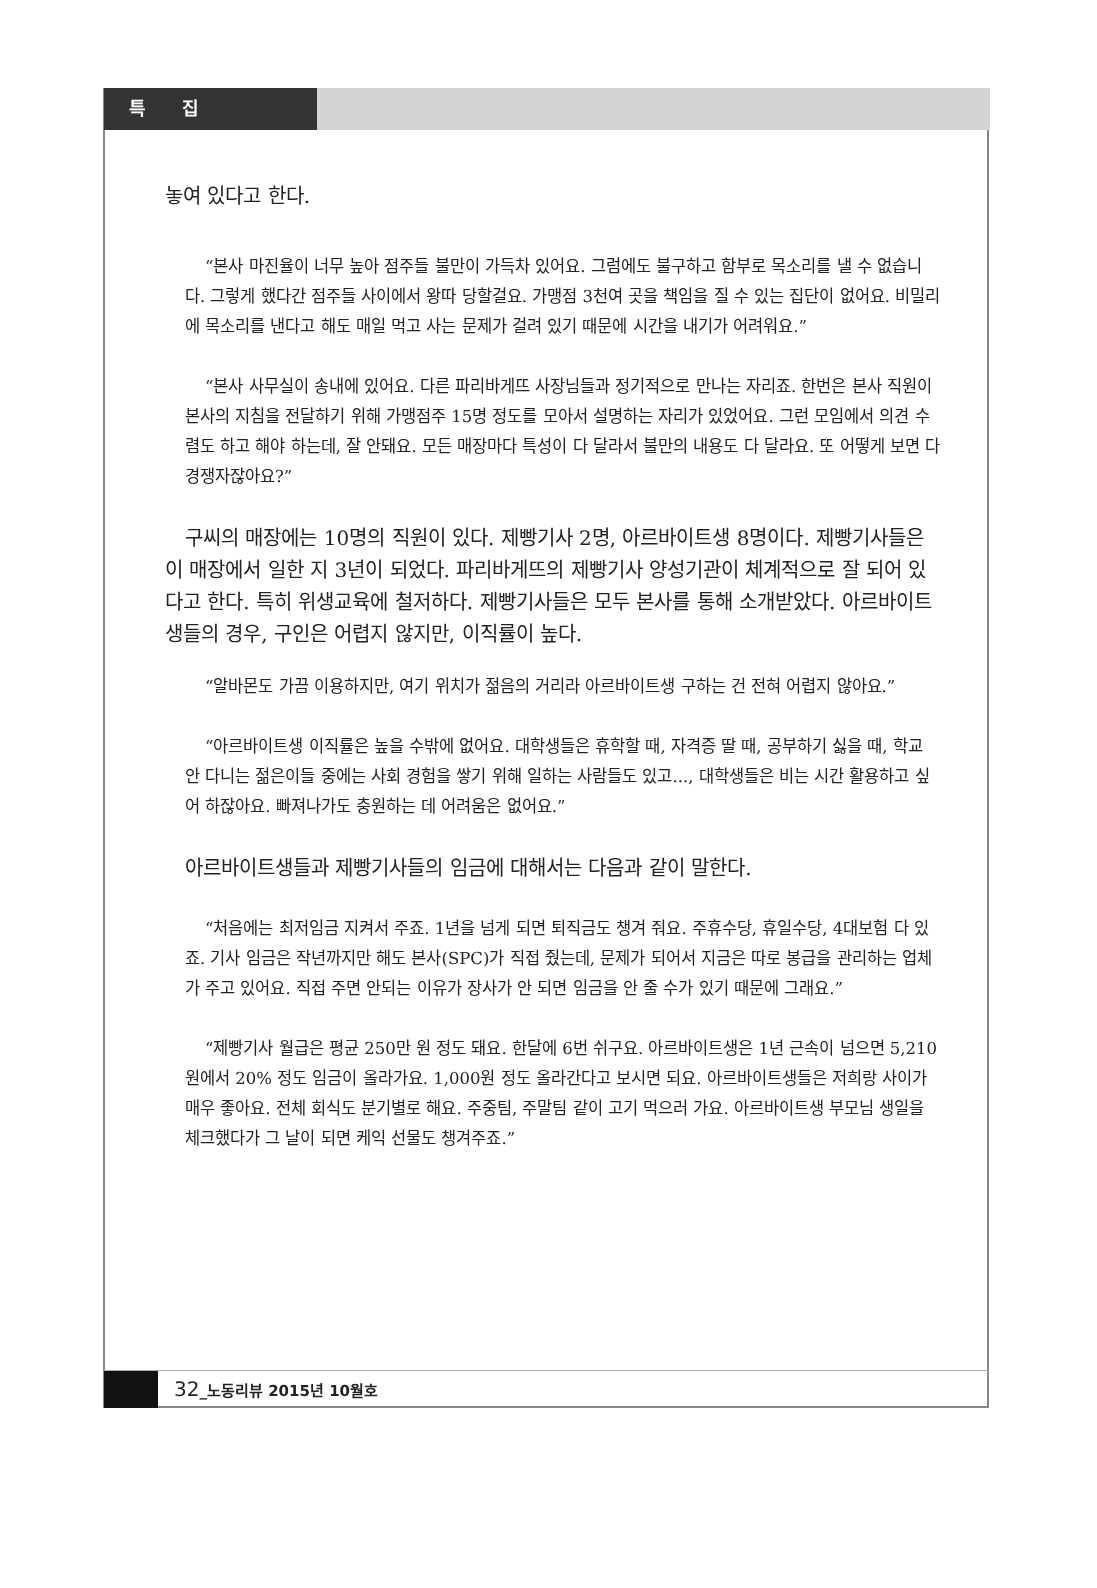특 집
놓여 있다고 한다.
“본사 마진율이 너무 높아 점주들 불만이 가득차 있어요. 그럼에도 불구하고 함부로 목소리를 낼 수 없습니다. 그렇게 했다간 점주들 사이에서 왕따 당할걸요. 가맹점 3천여 곳을 책임을 질 수 있는 집단이 없어요. 비밀리에 목소리를 낸다고 해도 매일 먹고 사는 문제가 걸려 있기 때문에 시간을 내기가 어려워요.”
“본사 사무실이 송내에 있어요. 다른 파리바게뜨 사장님들과 정기적으로 만나는 자리죠. 한번은 본사 직원이 본사의 지침을 전달하기 위해 가맹점주 15명 정도를 모아서 설명하는 자리가 있었어요. 그런 모임에서 의견 수렴도 하고 해야 하는데, 잘 안돼요. 모든 매장마다 특성이 다 달라서 불만의 내용도 다 달라요. 또 어떻게 보면 다 경쟁자잖아요?”
구씨의 매장에는 10명의 직원이 있다. 제빵기사 2명, 아르바이트생 8명이다. 제빵기사들은 이 매장에서 일한 지 3년이 되었다. 파리바게뜨의 제빵기사 양성기관이 체계적으로 잘 되어 있다고 한다. 특히 위생교육에 철저하다. 제빵기사들은 모두 본사를 통해 소개받았다. 아르바이트생들의 경우, 구인은 어렵지 않지만, 이직률이 높다.
“알바몬도 가끔 이용하지만, 여기 위치가 젊음의 거리라 아르바이트생 구하는 건 전혀 어렵지 않아요.”
“아르바이트생 이직률은 높을 수밖에 없어요. 대학생들은 휴학할 때, 자격증 딸 때, 공부하기 싫을 때, 학교 안 다니는 젊은이들 중에는 사회 경험을 쌓기 위해 일하는 사람들도 있고..., 대학생들은 비는 시간 활용하고 싶어 하잖아요. 빠져나가도 충원하는 데 어려움은 없어요.”
아르바이트생들과 제빵기사들의 임금에 대해서는 다음과 같이 말한다.
“처음에는 최저임금 지켜서 주죠. 1년을 넘게 되면 퇴직금도 챙겨 줘요. 주휴수당, 휴일수당, 4대보험 다 있죠. 기사 임금은 작년까지만 해도 본사(SPC)가 직접 줬는데, 문제가 되어서 지금은 따로 봉급을 관리하는 업체가 주고 있어요. 직접 주면 안되는 이유가 장사가 안 되면 임금을 안 줄 수가 있기 때문에 그래요.”
“제빵기사 월급은 평균 250만 원 정도 돼요. 한달에 6번 쉬구요. 아르바이트생은 1년 근속이 넘으면 5,210원에서 20% 정도 임금이 올라가요. 1,000원 정도 올라간다고 보시면 되요. 아르바이트생들은 저희랑 사이가 매우 좋아요. 전체 회식도 분기별로 해요. 주중팀, 주말팀 같이 고기 먹으러 가요. 아르바이트생 부모님 생일을 체크했다가 그 날이 되면 케익 선물도 챙겨주죠.”
32_노동리뷰 2015년 10월호